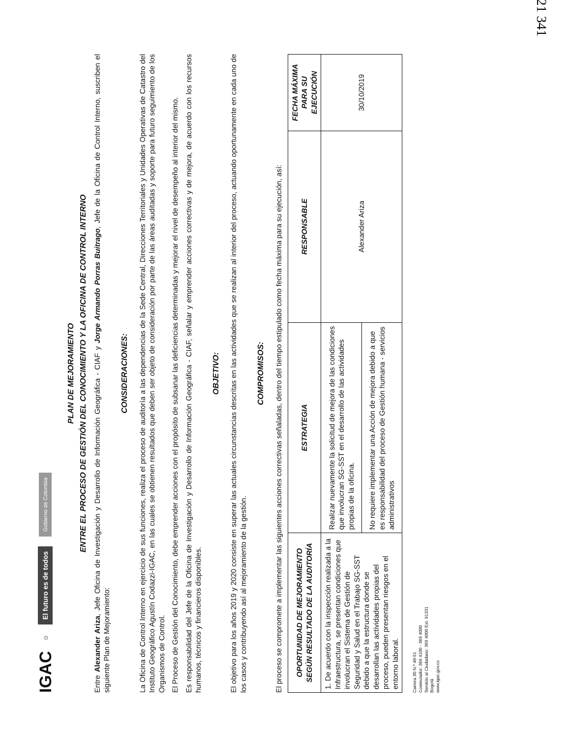IGAC ☼ El futuro es de todos Gobierno de Colombia
PLAN DE MEJORAMIENTO
ENTRE EL PROCESO DE GESTIÓN DEL CONOCIMIENTO Y LA OFICINA DE CONTROL INTERNO
Entre Alexander Ariza, Jefe Oficina de Investigación y Desarrollo de Información Geográfica - CIAF y Jorge Armando Porras Buitrago, Jefe de la Oficina de Control Interno, suscriben el siguiente Plan de Mejoramiento:
CONSIDERACIONES:
La Oficina de Control Interno en ejercicio de sus funciones, realiza el proceso de auditoría a las dependencias de la Sede Central, Direcciones Territoriales y Unidades Operativas de Catastro del Instituto Geográfico Agustín Codazzi-IGAC, en las cuales se obtienen resultados que deben ser objeto de consideración por parte de las áreas auditadas y soporte para futuro seguimiento de los Organismos de Control.
El Proceso de Gestión del Conocimiento, debe emprender acciones con el propósito de subsanar las deficiencias determinadas y mejorar el nivel de desempeño al interior del mismo.
Es responsabilidad del Jefe de la Oficina de Investigación y Desarrollo de Información Geográfica - CIAF, señalar y emprender acciones correctivas y de mejora, de acuerdo con los recursos humanos, técnicos y financieros disponibles.
OBJETIVO:
El objetivo para los años 2019 y 2020 consiste en superar las actuales circunstancias descritas en las actividades que se realizan al interior del proceso, actuando oportunamente en cada uno de los casos y contribuyendo así al mejoramiento de la gestión.
COMPROMISOS:
El proceso se compromete a implementar las siguientes acciones correctivas señaladas, dentro del tiempo estipulado como fecha máxima para su ejecución, así:
| OPORTUNIDAD DE MEJORAMIENTO SEGÚN RESULTADO DE LA AUDITORÍA | ESTRATEGIA | RESPONSABLE | FECHA MÁXIMA PARA SU EJECUCIÓN |
| --- | --- | --- | --- |
| 1. De acuerdo con la inspección realizada a la Infraestructura, se presentan condiciones que involucran el Sistema de Gestión de Seguridad y Salud en el Trabajo SG-SST debido a que la estructura donde se desarrollan las actividades propias del proceso, pueden presentan riesgos en el entorno laboral. | Realizar nuevamente la solicitud de mejora de las condiciones que involucran SG-SST en el desarrollo de las actividades propias de la oficina. | Alexander Ariza | 30/10/2019 |
| | No requiere implementar una Acción de mejora debido a que es responsabilidad del proceso de Gestión humana - servicios administrativos | | |
Carrera 30 N.º 48-51
Conmutador: 369 4100 - 369 4000
Servicio al Ciudadano: 369 4000 Ext. 91331
Bogotá
www.igac.gov.co
21 341